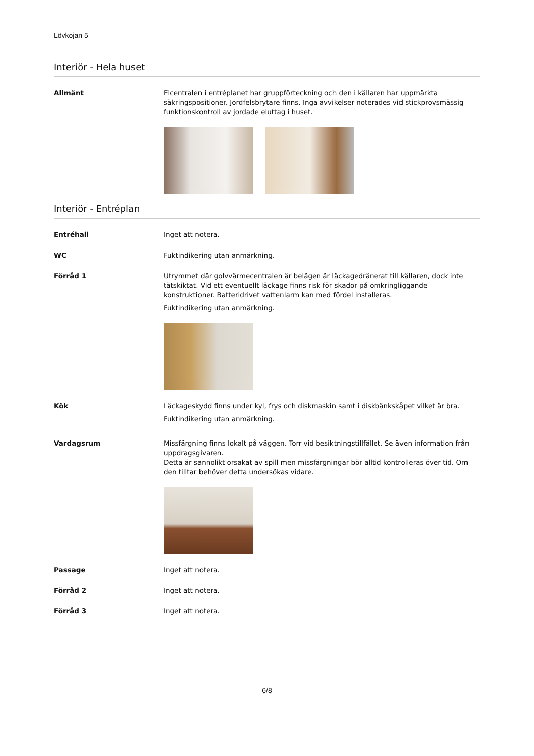Lövkojan 5
Interiör - Hela huset
Allmänt Elcentralen i entréplanet har gruppförteckning och den i källaren har uppmärkta säkringspositioner. Jordfelsbrytare finns. Inga avvikelser noterades vid stickprovsmässig funktionskontroll av jordade eluttag i huset.
Interiör - Entréplan
Entréhall Inget att notera.
WC Fuktindikering utan anmärkning.
Förråd 1 Utrymmet där golvvärmecentralen är belägen är läckagedränerat till källaren, dock inte tätskiktat. Vid ett eventuellt läckage finns risk för skador på omkringliggande konstruktioner. Batteridrivet vattenlarm kan med fördel installeras.
Fuktindikering utan anmärkning.
Kök Läckageskydd finns under kyl, frys och diskmaskin samt i diskbänkskåpet vilket är bra.
Fuktindikering utan anmärkning.
Vardagsrum Missfärgning finns lokalt på väggen. Torr vid besiktningstillfället. Se även information från uppdragsgivaren.
Detta är sannolikt orsakat av spill men missfärgningar bör alltid kontrolleras över tid. Om den tilltar behöver detta undersökas vidare.
Passage Inget att notera.
Förråd 2 Inget att notera.
Förråd 3 Inget att notera.
6/8